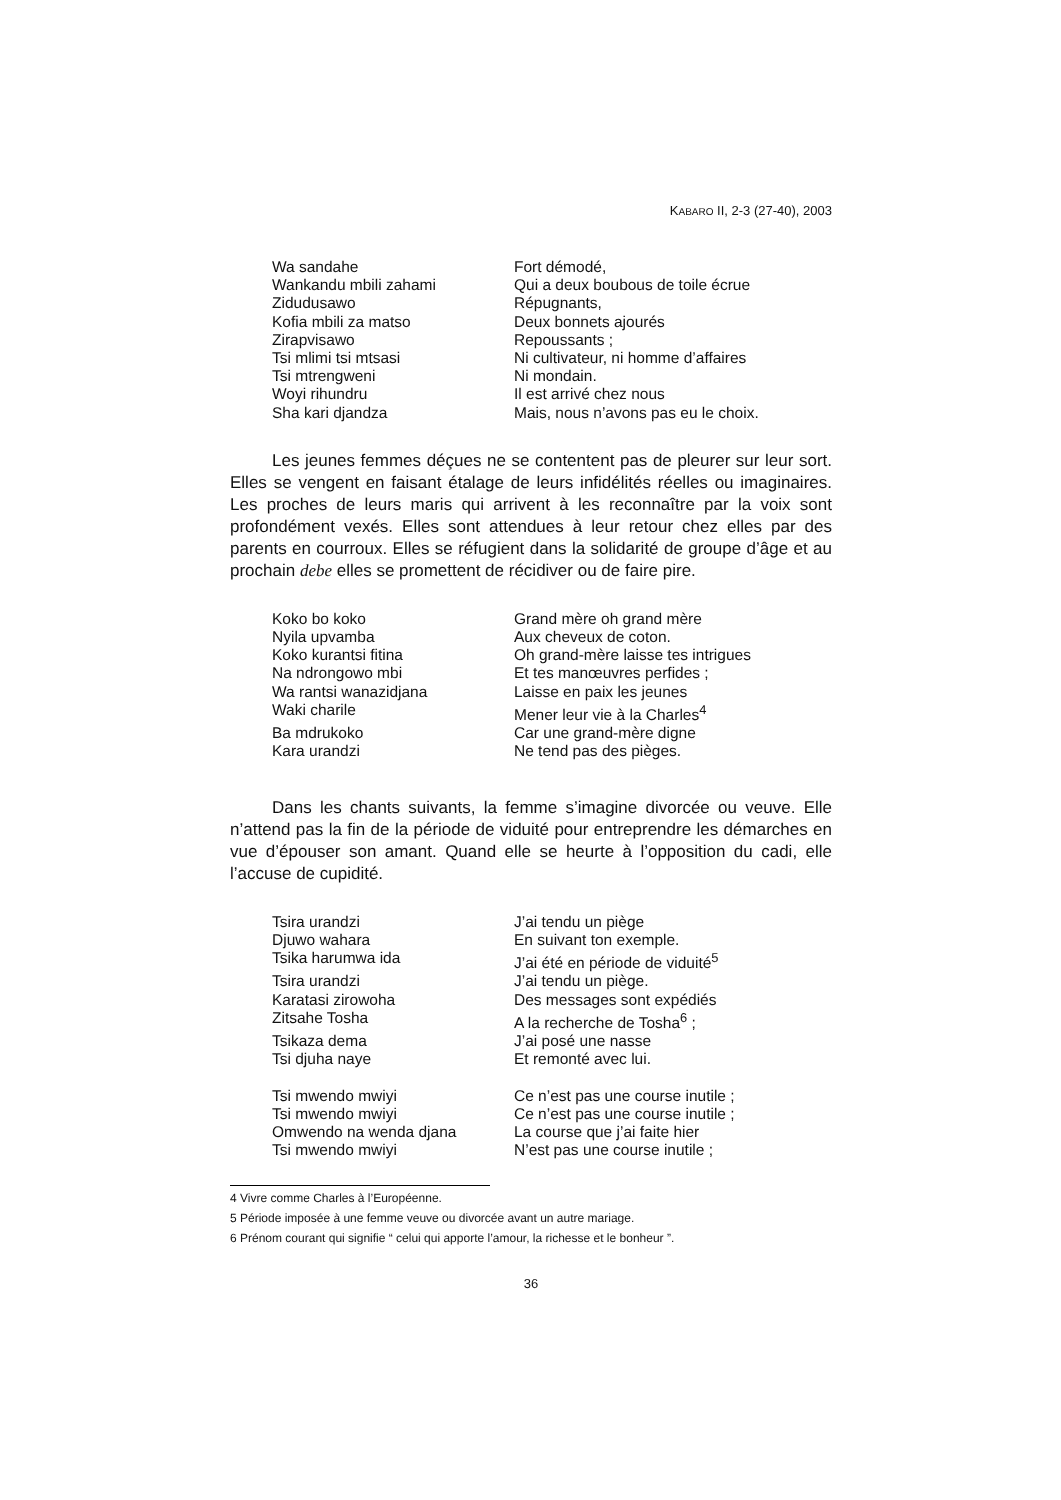KABARO II, 2-3 (27-40), 2003
Wa sandahe
Fort démodé,
Wankandu mbili zahami
Qui a deux boubous de toile écrue
Zidudusawo
Répugnants,
Kofia mbili za matso
Deux bonnets ajourés
Zirapvisawo
Repoussants ;
Tsi mlimi tsi mtsasi
Ni cultivateur, ni homme d’affaires
Tsi mtrengweni
Ni mondain.
Woyi rihundru
Il est arrivé chez nous
Sha kari djandza
Mais, nous n’avons pas eu le choix.
Les jeunes femmes déçues ne se contentent pas de pleurer sur leur sort. Elles se vengent en faisant étalage de leurs infidélités réelles ou imaginaires. Les proches de leurs maris qui arrivent à les reconnaître par la voix sont profondément vexés. Elles sont attendues à leur retour chez elles par des parents en courroux. Elles se réfugient dans la solidarité de groupe d’âge et au prochain debe elles se promettent de récidiver ou de faire pire.
Koko bo koko
Grand mère oh grand mère
Nyila upvamba
Aux cheveux de coton.
Koko kurantsi fitina
Oh grand-mère laisse tes intrigues
Na ndrongowo mbi
Et tes manœuvres perfides ;
Wa rantsi wanazidjana
Laisse en paix les jeunes
Waki charile
Mener leur vie à la Charles<sup>4</sup>
Ba mdrukoko
Car une grand-mère digne
Kara urandzi
Ne tend pas des pièges.
Dans les chants suivants, la femme s’imagine divorcée ou veuve. Elle n’attend pas la fin de la période de viduité pour entreprendre les démarches en vue d’épouser son amant. Quand elle se heurte à l’opposition du cadi, elle l’accuse de cupidité.
Tsira urandzi
J’ai tendu un piège
Djuwo wahara
En suivant ton exemple.
Tsika harumwa ida
J’ai été en période de viduité<sup>5</sup>
Tsira urandzi
J’ai tendu un piège.
Karatasi zirowoha
Des messages sont expédiés
Zitsahe Tosha
A la recherche de Tosha<sup>6</sup> ;
Tsikaza dema
J’ai posé une nasse
Tsi djuha naye
Et remonté avec lui.
Tsi mwendo mwiyi
Ce n’est pas une course inutile ;
Tsi mwendo mwiyi
Ce n’est pas une course inutile ;
Omwendo na wenda djana
La course que j’ai faite hier
Tsi mwendo mwiyi
N’est pas une course inutile ;
4 Vivre comme Charles à l’Européenne.
5 Période imposée à une femme veuve ou divorcée avant un autre mariage.
6 Prénom courant qui signifie “ celui qui apporte l’amour, la richesse et le bonheur ”.
36